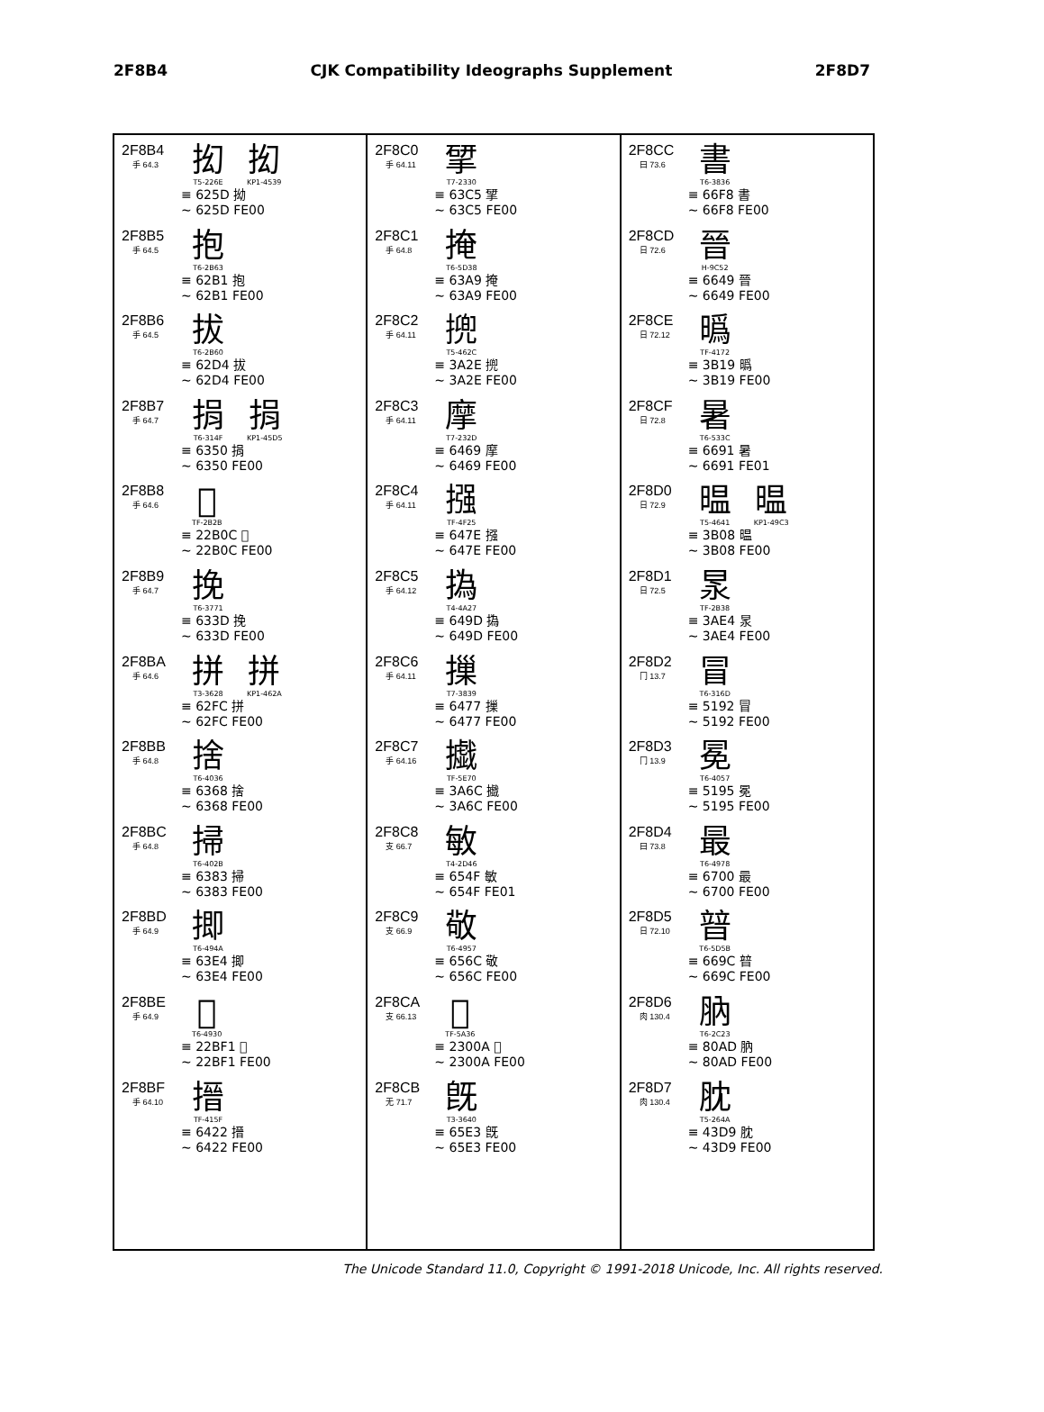2F8B4 CJK Compatibility Ideographs Supplement 2F8D7
2F8B4
手 64.3
抝
T5-226E
抝
KP1-4539
≡ 625D 拗
~ 625D FE00
2F8B5
手 64.5
抱
T6-2B63
≡ 62B1 抱
~ 62B1 FE00
2F8B6
手 64.5
拔
T6-2B60
≡ 62D4 拔
~ 62D4 FE00
2F8B7
手 64.7
捐
T6-314F
捐
KP1-45D5
≡ 6350 捐
~ 6350 FE00
2F8B8
手 64.6
𢬌
TF-2B2B
≡ 22B0C 𢬌
~ 22B0C FE00
2F8B9
手 64.7
挽
T6-3771
≡ 633D 挽
~ 633D FE00
2F8BA
手 64.6
拼
T3-3628
拼
KP1-462A
≡ 62FC 拼
~ 62FC FE00
2F8BB
手 64.8
捨
T6-4036
≡ 6368 捨
~ 6368 FE00
2F8BC
手 64.8
掃
T6-402B
≡ 6383 掃
~ 6383 FE00
2F8BD
手 64.9
揤
T6-494A
≡ 63E4 揤
~ 63E4 FE00
2F8BE
手 64.9
𢯱
T6-4930
≡ 22BF1 𢯱
~ 22BF1 FE00
2F8BF
手 64.10
搢
TF-415F
≡ 6422 搢
~ 6422 FE00
2F8C0
手 64.11
揅
T7-2330
≡ 63C5 揅
~ 63C5 FE00
2F8C1
手 64.8
掩
T6-5D38
≡ 63A9 掩
~ 63A9 FE00
2F8C2
手 64.11
㨮
T5-462C
≡ 3A2E 㨮
~ 3A2E FE00
2F8C3
手 64.11
摩
T7-232D
≡ 6469 摩
~ 6469 FE00
2F8C4
手 64.11
摾
TF-4F25
≡ 647E 摾
~ 647E FE00
2F8C5
手 64.12
撝
T4-4A27
≡ 649D 撝
~ 649D FE00
2F8C6
手 64.11
摷
T7-3839
≡ 6477 摷
~ 6477 FE00
2F8C7
手 64.16
㩬
TF-5E70
≡ 3A6C 㩬
~ 3A6C FE00
2F8C8
支 66.7
敏
T4-2D46
≡ 654F 敏
~ 654F FE01
2F8C9
支 66.9
敬
T6-4957
≡ 656C 敬
~ 656C FE00
2F8CA
支 66.13
𣀊
TF-5A36
≡ 2300A 𣀊
~ 2300A FE00
2F8CB
无 71.7
旣
T3-3640
≡ 65E3 旣
~ 65E3 FE00
2F8CC
曰 73.6
書
T6-3836
≡ 66F8 書
~ 66F8 FE00
2F8CD
日 72.6
晉
H-9C52
≡ 6649 晉
~ 6649 FE00
2F8CE
日 72.12
㬙
TF-4172
≡ 3B19 㬙
~ 3B19 FE00
2F8CF
日 72.8
暑
T6-533C
≡ 6691 暑
~ 6691 FE01
2F8D0
日 72.9
㬈
T5-4641
㬈
KP1-49C3
≡ 3B08 㬈
~ 3B08 FE00
2F8D1
日 72.5
㫤
TF-2B38
≡ 3AE4 㫤
~ 3AE4 FE00
2F8D2
冂 13.7
冒
T6-316D
≡ 5192 冒
~ 5192 FE00
2F8D3
冂 13.9
冕
T6-4057
≡ 5195 冕
~ 5195 FE00
2F8D4
曰 73.8
最
T6-4978
≡ 6700 最
~ 6700 FE00
2F8D5
日 72.10
暜
T6-5D5B
≡ 669C 暜
~ 669C FE00
2F8D6
肉 130.4
肭
T6-2C23
≡ 80AD 肭
~ 80AD FE00
2F8D7
肉 130.4
䏙
T5-264A
≡ 43D9 䏙
~ 43D9 FE00
The Unicode Standard 11.0, Copyright © 1991-2018 Unicode, Inc. All rights reserved.